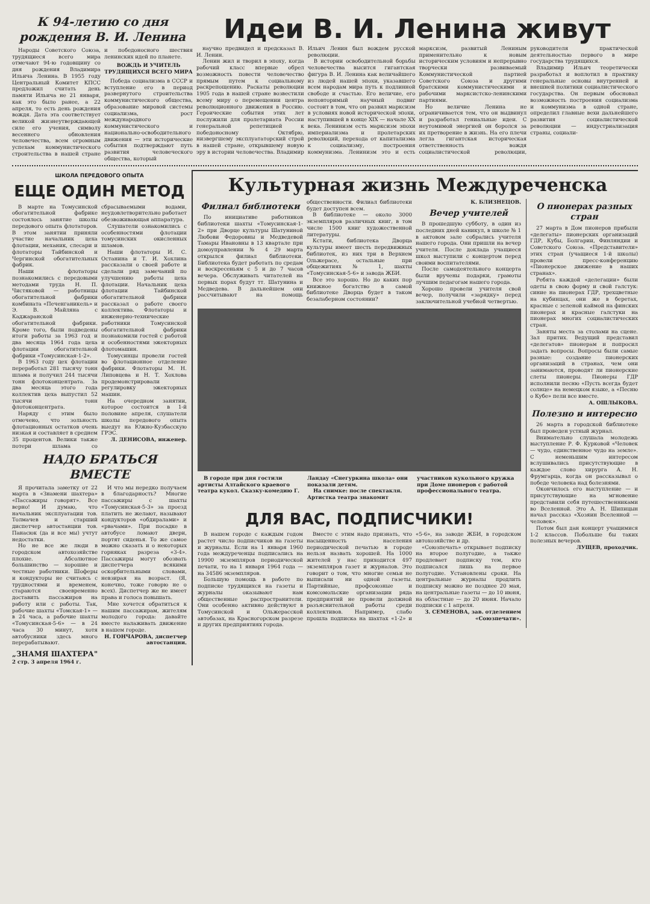К 94-летию со дня рождения В. И. Ленина
Народы Советского Союза, трудящиеся всего мира отмечают 94-ю годовщину со дня рождения Владимира Ильича Ленина. В 1955 году Центральный Комитет КПСС предложил считать день памяти Ильича не 21 января, как это было ранее, а 22 апреля, то есть день рождения вождя. Дата эта соответствует великой жизнеутверждающей силе его учения, символу весеннего обновления человечества, всем огромным успехам коммунистического строительства в нашей стране и победоносного шествия ленинских идей по планете.
ВОЖДЬ И УЧИТЕЛЬ ТРУДЯЩИХСЯ ВСЕГО МИРА
Победа социализма в СССР и вступление его в период развернутого строительства коммунистического общества, образование мировой системы социализма, рост международного коммунистического и национально-освободительного движения — эти исторические события подтверждают путь развития человеческого общества, который
Идеи В. И. Ленина живут
научно предвидел и предсказал В. И. Ленин.
Ленин жил и творил в эпоху, когда рабочий класс впервые обрел возможность повести человечество прямым путем к социальному раскрепощению. Раскаты революции 1905 года в нашей стране возвестили всему миру о перемещении центра революционного движения в Россию. Героические события этих лет послужили для пролетариата России генеральной репетицией к победоносному Октябрю, низвергшему эксплуататорский строй в нашей стране, открывшему новую эру в истории человечества. Владимир Ильич Ленин был вождем русской революции.
В истории освободительной борьбы человечества высится гигантская фигура В. И. Ленина как величайшего из людей нашей эпохи, указавшего всем народам мира путь к подлинной свободе и счастью. Его величие, его неповторимый научный подвиг состоит в том, что он развил марксизм в условиях новой исторической эпохи, наступившей в конце XIX — начале XX века. Ленинизм есть марксизм эпохи империализма и пролетарских революций, перехода от капитализма к социализму, построения коммунизма. Ленинизм это и есть марксизм, развитый Лениным применительно к новым историческим условиям и непрерывно творчески развиваемый Коммунистической партией Советского Союза и другими братскими коммунистическими и рабочими марксистско-ленинскими партиями.
Но величие Ленина не ограничивается тем, что он выдвинул и разработал гениальные идеи. С неутомимой энергией он боролся за их претворение в жизнь. На его плечи легла гигантская историческая ответственность вождя социалистической революции, руководителя практической деятельностью первого в мире государства трудящихся.
Владимир Ильич теоретически разработал и воплотил в практику генеральные основы внутренней и внешней политики социалистического государства. Он первым обосновал возможность построения социализма и коммунизма в одной стране, определил главные вехи дальнейшего развития социалистической революции — индустриализация страны, социали-
ШКОЛА ПЕРЕДОВОГО ОПЫТА
ЕЩЕ ОДИН МЕТОД
В марте на Томусинской обогатительной фабрике состоялось занятие школы передового опыта флотаторов. В этом занятии приняли участие начальник цеха флотации, механик, слесари и флотаторы Тайбинской и Чергинской обогатительных фабрик.
Наши флотаторы познакомились с передовыми методами труда Н. П. Чистяковой — работницы обогатительной фабрики комбината «Печенганикель» и Э. В. Майляна с Каджаранской обогатительной фабрики. Кроме того, были подведены итоги работы за 1963 год и два месяца 1964 года цеха флотации обогатительной фабрики «Томусинская-1-2».
В 1963 году цех флотации переработал 281 тысячу тонн шлама и получил 244 тысячи тонн флотоконцентрата. За два месяца этого года коллектив цеха выпустил 52 тысячи тонн флотоконцентрата.
Наряду с этим было отмечено, что зольность флотационных остатков очень низкая и составляет в среднем 35 процентов. Велики также потери шлама со сбрасываемыми водами, неудовлетворительно работает обезвоживающая аппаратура.
Слушатели ознакомились с особенностями флотации томусинских окисленных шламов.
Наши флотаторы И. С. Останина и Т. И. Хохлина рассказали о своей работе и сделали ряд замечаний по улучшению работы цеха флотации. Начальник цеха флотации Тайбинской обогатительной фабрики рассказал о работе своего коллектива. Флотаторы и инженерно-технические работники Томусинской обогатительной фабрики познакомили гостей с работой и особенностями эжекторных флотомашин.
Томусинцы провели гостей во флотационное отделение фабрики. Флотаторы М. Н. Липовцева и Н. Т. Хохлова продемонстрировали регулировку эжекторных машин.
На очередном занятии, которое состоится в 1-й половине апреля, слушатели школы передового опыта выедут на Южно-Кузбасскую ГРЭС.
Л. ДЕНИСОВА, инженер.
НАДО БРАТЬСЯ ВМЕСТЕ
Я прочитала заметку от 22 марта в «Знамени шахтера» «Пассажиры говорят». Все верно! И думаю, что начальник эксплуатации тов. Толмачев и старший диспетчер автостанции тов. Панасюк (да и все мы) учтут недостатки.
Но не все же люди в городском автохозяйстве плохие. Абсолютное большинство — хорошие и честные работники. Шоферы и кондукторы не считаясь с трудностями и временем, стараются своевременно доставить пассажиров на работу или с работы. Так, рабочие шахты «Томская-1» — в 24 часа, а рабочие шахты «Томусинская-5-6» — в 24 часа 30 минут, хотя автобусники здесь много перерабатывают.
И что мы нередко получаем в благодарность? Многие пассажиры с шахты «Томусинская-5-3» за проезд платить не желают, называют кондукторов «обдиралами» и «рвачами». При посадке в автобусе ломают двери, портят сиденья. То же самое можно сказать и о некоторых горняках разреза «3-4». Пассажиры могут обозвать диспетчера всякими оскорбительными словами, невзирая на возраст. (Я, конечно, тоже говорю не о всех). Диспетчер же не имеет права и голоса повышать.
Мне хочется обратиться к нашим пассажирам, жителям молодого города: давайте вместе налаживать движение в нашем городе.
Н. ГОНЧАРОВА, диспетчер автостанции.
„ЗНАМЯ ШАХТЕРА"
2 стр. 3 апреля 1964 г.
Культурная жизнь Междуреченска
Филиал библиотеки
По инициативе работников библиотеки шахты «Томусинская-1-2» при Дворце культуры Шатуниной Любови Федоровны и Медведевой Тамары Ивановны в 13 квартале при домоуправлении № 4 29 марта открылся филиал библиотеки. Библиотека будет работать по средам и воскресеньям с 5 и до 7 часов вечера. Обслуживать читателей на первых порах будут тт. Шатунина и Медведева. В дальнейшем они рассчитывают на помощь общественности. Филиал библиотеки будет доступен всем.
В библиотеке — около 3000 экземпляров различных книг, в том числе 1500 книг художественной литературы.
Кстати, библиотека Дворца культуры имеет шесть передвижных библиотек, из них три в Верхнем Ольжерасе, остальные при общежитиях № 1, шахты «Томусинская-5-6» и завода ЖБИ.
Все это хорошо. Но до каких пор книжное богатство в самой библиотеке Дворца будет в таком безалаберном состоянии?
К. БЛИЗНЕЦОВ.
Вечер учителей
В прошедшую субботу, в один из последних дней каникул, в школе № 1 в актовом зале собрались учителя нашего города. Они пришли на вечер учителя. После доклада учащиеся школ выступили с концертом перед своими воспитателями.
После самодеятельного концерта были вручены подарки, грамоты лучшим педагогам нашего города.
Хорошо провели учителя свой вечер, получили «зарядку» перед заключительной учебной четвертью.
В городе при дня гостили артисты Алтайского краевого театра кукол. Сказку-комедию Г. Ландау «Снегуркина школа» они показали детям.
На снимке: после спектакля. Артистка театра знакомит участников кукольного кружка при Доме пионеров с работой профессионального театра.
ДЛЯ ВАС, ПОДПИСЧИКИ!
В нашем городе с каждым годом растет число подписчиков на газеты и журналы. Если на 1 января 1960 года междуреченцы подписались на 19900 экземпляров периодической печати, то на 1 января 1964 года — на 34586 экземпляров.
Большую помощь в работе по подписке трудящихся на газеты и журналы оказывают нам общественные распространители. Они особенно активно действуют в Томусинской и Ольжерасской автобазах, на Красногорском разрезе и других предприятиях города.
Вместе с этим надо признать, что насыщенность населения периодической печатью в городе нельзя назвать хорошей. На 1000 жителей у нас приходится 497 экземпляров газет и журналов. Это говорит о том, что многие семьи не выписали ни одной газеты. Партийные, профсоюзные и комсомольские организации ряда предприятий не провели должной разъяснительной работы среди коллективов. Например, слабо прошла подписка на шахтах «1-2» и «5-6», на заводе ЖБИ, в городском автохозяйстве и др.
«Союзпечать» открывает подписку на второе полугодие, а также продлевает подписку тем, кто подписался лишь на первое полугодие. Установлены сроки. На центральные журналы продлить подписку можно не позднее 20 мая, на центральные газеты — до 10 июня, на областные — до 20 июня. Начало подписки с 1 апреля.
З. СЕМЕНОВА, зав. отделением «Союзпечати».
О пионерах разных стран
27 марта в Дом пионеров прибыли «делегаты» пионерских организаций ГДР, Кубы, Болгарии, Финляндии и Советского Союза. «Представители» этих стран (учащиеся 1-й школы) провели пресс-конференцию «Пионерское движение в наших странах».
Ребята каждой «делегации» были одеты в свою форму и свой галстук: синие на пионерах ГДР, трехцветные на кубинцах, они же в беретах, красные с зеленой каймой на финских пионерах и красные галстуки на пионерах многих социалистических стран.
Заняты места за столами на сцене. Зал притих. Ведущий представил «делегатов» пионерам и попросил задать вопросы. Вопросы были самые разные: создание пионерских организаций в странах, чем они занимаются, проводят ли пионерские слеты пионеры. Пионеры ГДР исполнили песню «Пусть всегда будет солнце» на немецком языке, а «Песню о Кубе» пели все вместе.
А. ОШЛЫКОВА.
Полезно и интересно
26 марта в городской библиотеке был проведен устный журнал.
Внимательно слушала молодежь выступление Р. Ф. Курковой «Человек — чудо, единственное чудо на земле». С неменьшим интересом вслушивались присутствующие в каждое слово хирурга А. Н. Фрумгарца, когда он рассказывал о победе человека над болезнями.
Окончилось его выступление — и присутствующие на мгновение представили себя путешественниками во Вселенной. Это А. Н. Шипицын начал рассказ «Хозяин Вселенной — человек».
Потом был дан концерт учащимися 1-2 классов. Побольше бы таких полезных вечеров.
ЛУЩЕВ, проходчик.